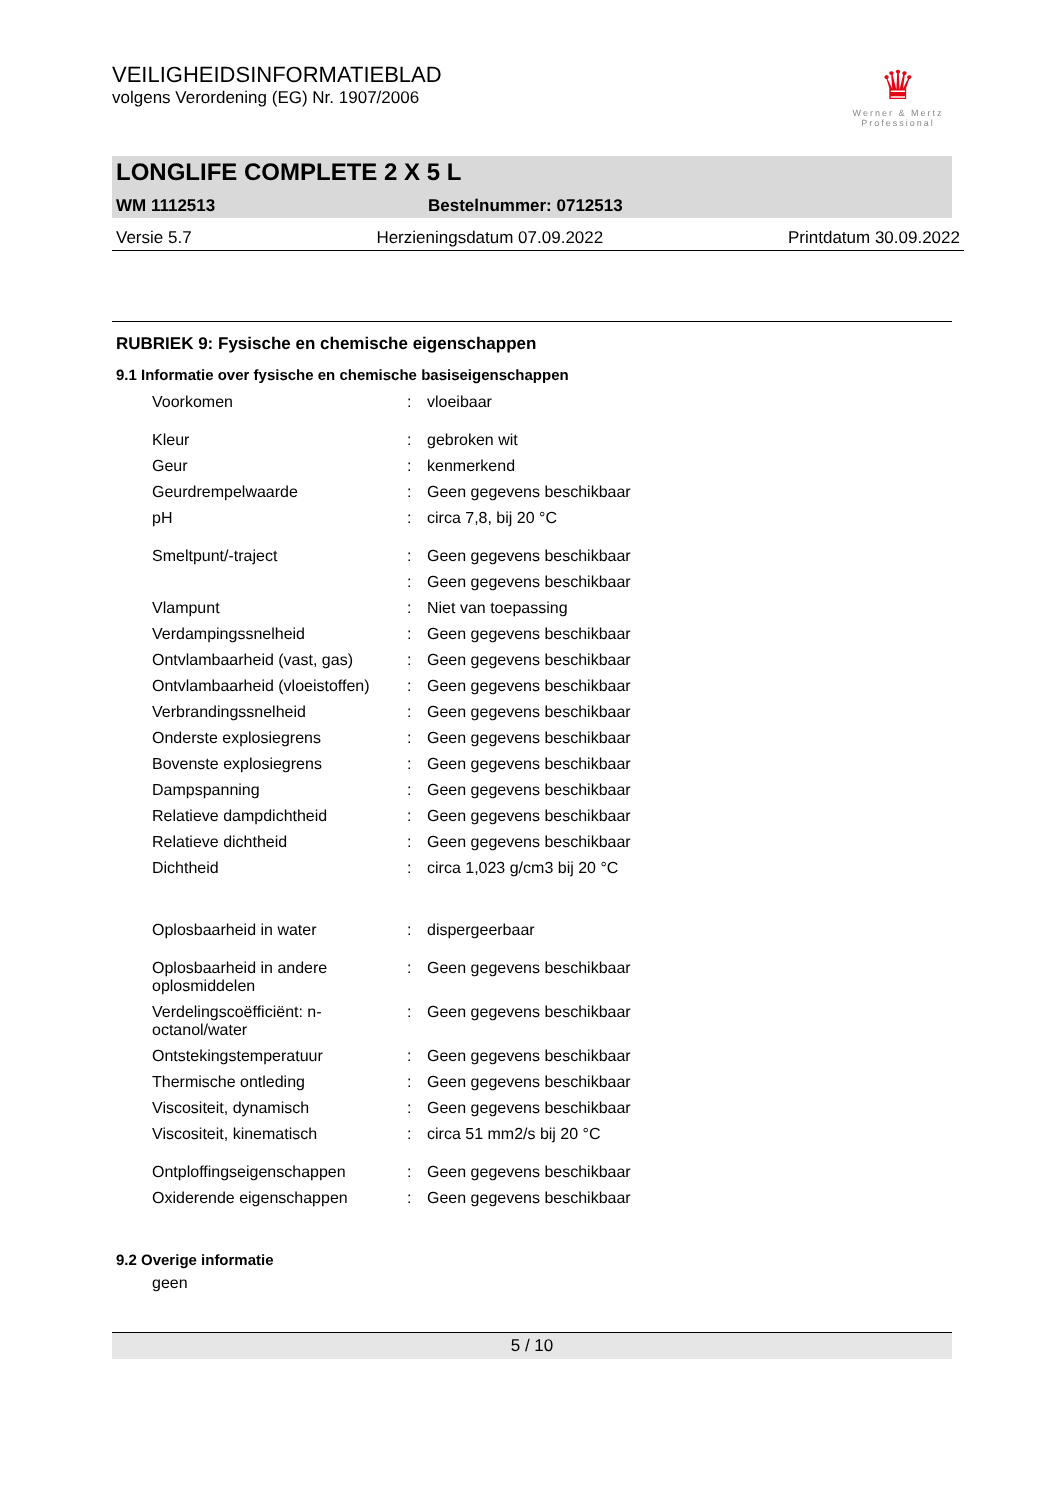VEILIGHEIDSINFORMATIEBLAD
volgens Verordening (EG) Nr. 1907/2006
♛
Werner & Mertz Professional
LONGLIFE COMPLETE 2 X 5 L
WM 1112513 Bestelnummer: 0712513
Versie 5.7 Herzieningsdatum 07.09.2022 Printdatum 30.09.2022
RUBRIEK 9: Fysische en chemische eigenschappen
9.1 Informatie over fysische en chemische basiseigenschappen
| Voorkomen | : | vloeibaar |
| Kleur | : | gebroken wit |
| Geur | : | kenmerkend |
| Geurdrempelwaarde | : | Geen gegevens beschikbaar |
| pH | : | circa 7,8, bij 20 °C |
| Smeltpunt/-traject | : | Geen gegevens beschikbaar |
| | : | Geen gegevens beschikbaar |
| Vlampunt | : | Niet van toepassing |
| Verdampingssnelheid | : | Geen gegevens beschikbaar |
| Ontvlambaarheid (vast, gas) | : | Geen gegevens beschikbaar |
| Ontvlambaarheid (vloeistoffen) | : | Geen gegevens beschikbaar |
| Verbrandingssnelheid | : | Geen gegevens beschikbaar |
| Onderste explosiegrens | : | Geen gegevens beschikbaar |
| Bovenste explosiegrens | : | Geen gegevens beschikbaar |
| Dampspanning | : | Geen gegevens beschikbaar |
| Relatieve dampdichtheid | : | Geen gegevens beschikbaar |
| Relatieve dichtheid | : | Geen gegevens beschikbaar |
| Dichtheid | : | circa 1,023 g/cm3 bij 20 °C |
| Oplosbaarheid in water | : | dispergeerbaar |
| Oplosbaarheid in andere oplosmiddelen | : | Geen gegevens beschikbaar |
| Verdelingscoëfficiënt: n-octanol/water | : | Geen gegevens beschikbaar |
| Ontstekingstemperatuur | : | Geen gegevens beschikbaar |
| Thermische ontleding | : | Geen gegevens beschikbaar |
| Viscositeit, dynamisch | : | Geen gegevens beschikbaar |
| Viscositeit, kinematisch | : | circa 51 mm2/s bij 20 °C |
| Ontploffingseigenschappen | : | Geen gegevens beschikbaar |
| Oxiderende eigenschappen | : | Geen gegevens beschikbaar |
9.2 Overige informatie
geen
5 / 10